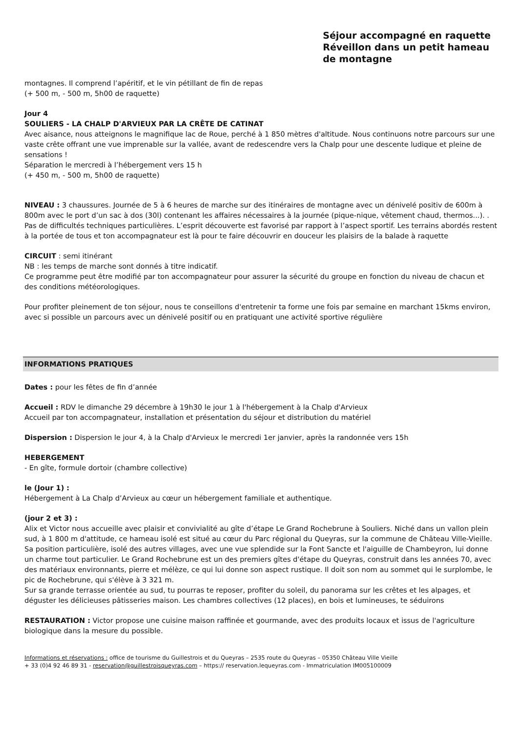Séjour accompagné en raquette
Réveillon dans un petit hameau de montagne
montagnes. Il comprend l’apéritif, et le vin pétillant de fin de repas
(+ 500 m, - 500 m, 5h00 de raquette)
Jour 4
SOULIERS - LA CHALP D'ARVIEUX PAR LA CRÊTE DE CATINAT
Avec aisance, nous atteignons le magnifique lac de Roue, perché à 1 850 mètres d'altitude. Nous continuons notre parcours sur une vaste crête offrant une vue imprenable sur la vallée, avant de redescendre vers la Chalp pour une descente ludique et pleine de sensations !
Séparation le mercredi à l’hébergement vers 15 h
(+ 450 m, - 500 m, 5h00 de raquette)
NIVEAU : 3 chaussures. Journée de 5 à 6 heures de marche sur des itinéraires de montagne avec un dénivelé positiv de 600m à 800m avec le port d’un sac à dos (30l) contenant les affaires nécessaires à la journée (pique-nique, vêtement chaud, thermos...). . Pas de difficultés techniques particulières. L’esprit découverte est favorisé par rapport à l’aspect sportif. Les terrains abordés restent à la portée de tous et ton accompagnateur est là pour te faire découvrir en douceur les plaisirs de la balade à raquette
CIRCUIT : semi itinérant
NB : les temps de marche sont donnés à titre indicatif.
Ce programme peut être modifié par ton accompagnateur pour assurer la sécurité du groupe en fonction du niveau de chacun et des conditions météorologiques.
Pour profiter pleinement de ton séjour, nous te conseillons d'entretenir ta forme une fois par semaine en marchant 15kms environ, avec si possible un parcours avec un dénivelé positif ou en pratiquant une activité sportive régulière
INFORMATIONS PRATIQUES
Dates : pour les fêtes de fin d’année
Accueil : RDV le dimanche 29 décembre à 19h30 le jour 1 à l'hébergement à la Chalp d'Arvieux
Accueil par ton accompagnateur, installation et présentation du séjour et distribution du matériel
Dispersion : Dispersion le jour 4, à la Chalp d'Arvieux le mercredi 1er janvier, après la randonnée vers 15h
HEBERGEMENT
- En gîte, formule dortoir (chambre collective)
le (Jour 1) :
Hébergement à La Chalp d’Arvieux au cœur un hébergement familiale et authentique.
(jour 2 et 3) :
Alix et Victor nous accueille avec plaisir et convivialité au gîte d’étape Le Grand Rochebrune à Souliers. Niché dans un vallon plein sud, à 1 800 m d'attitude, ce hameau isolé est situé au cœur du Parc régional du Queyras, sur la commune de Château Ville-Vieille. Sa position particulière, isolé des autres villages, avec une vue splendide sur la Font Sancte et l'aiguille de Chambeyron, lui donne un charme tout particulier. Le Grand Rochebrune est un des premiers gîtes d'étape du Queyras, construit dans les années 70, avec des matériaux environnants, pierre et mélèze, ce qui lui donne son aspect rustique. Il doit son nom au sommet qui le surplombe, le pic de Rochebrune, qui s'élève à 3 321 m.
Sur sa grande terrasse orientée au sud, tu pourras te reposer, profiter du soleil, du panorama sur les crêtes et les alpages, et déguster les délicieuses pâtisseries maison. Les chambres collectives (12 places), en bois et lumineuses, te séduirons
RESTAURATION : Victor propose une cuisine maison raffinée et gourmande, avec des produits locaux et issus de l'agriculture biologique dans la mesure du possible.
Informations et réservations : office de tourisme du Guillestrois et du Queyras – 2535 route du Queyras – 05350 Château Ville Vieille
+ 33 (0)4 92 46 89 31 - reservation@guillestroisqueyras.com – https:// reservation.lequeyras.com - Immatriculation IM005100009